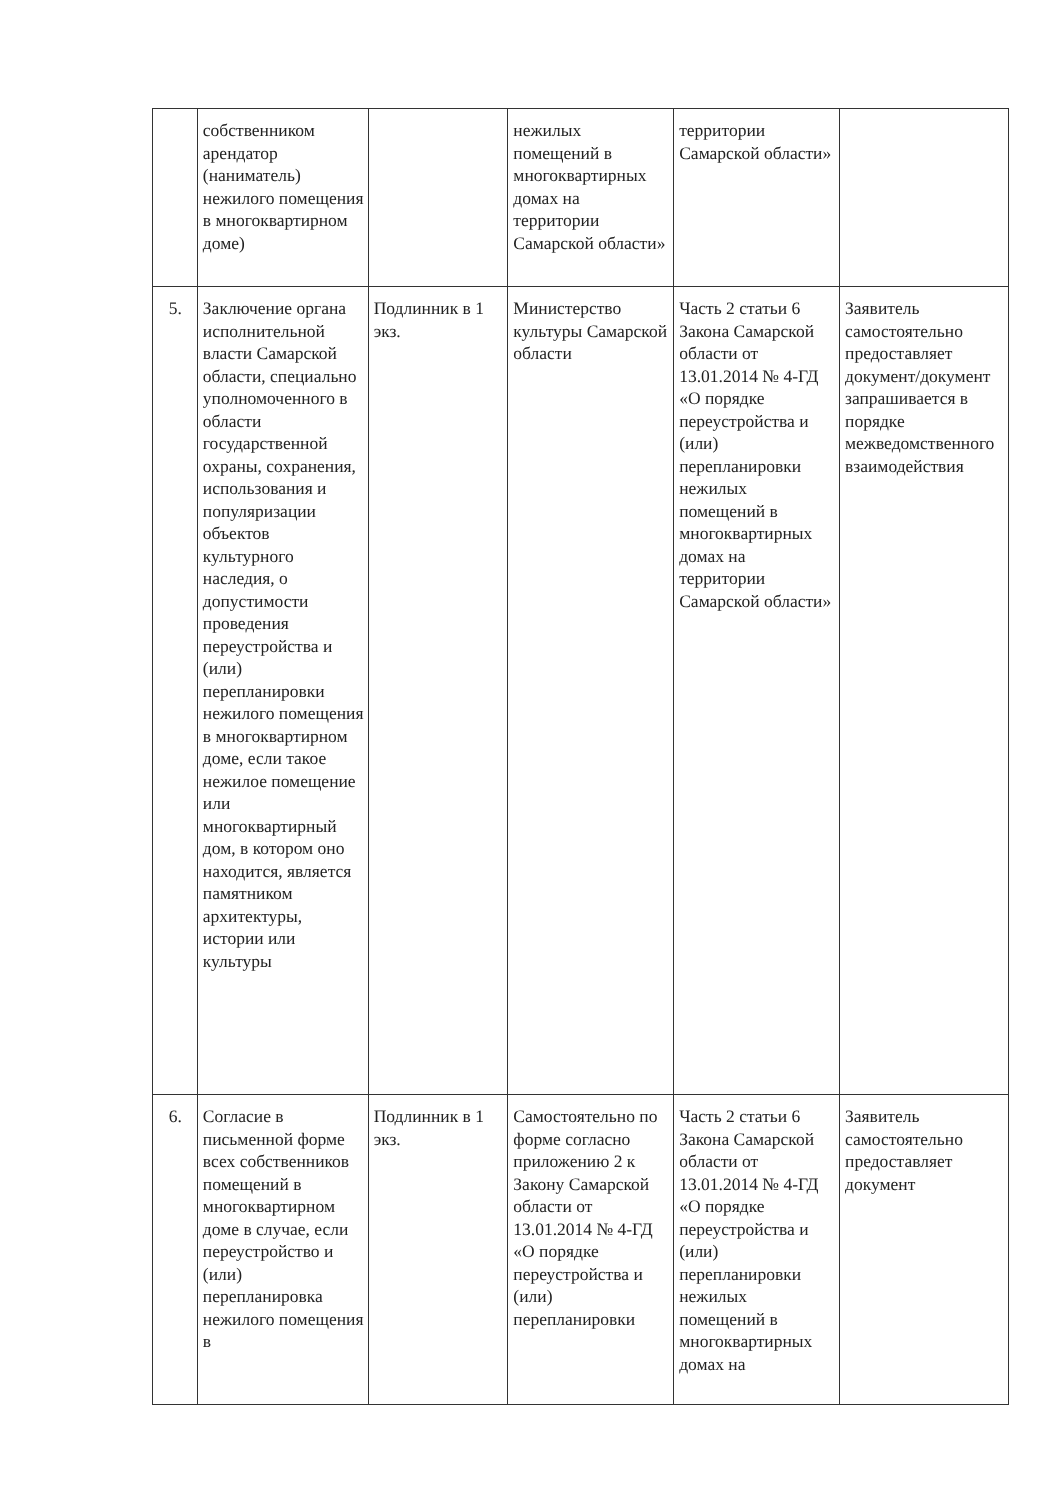| | собственником арендатор (наниматель) нежилого помещения в многоквартирном доме) | | нежилых помещений в многоквартирных домах на территории Самарской области» | территории Самарской области» | |
| 5. | Заключение органа исполнительной власти Самарской области, специально уполномоченного в области государственной охраны, сохранения, использования и популяризации объектов культурного наследия, о допустимости проведения переустройства и (или) перепланировки нежилого помещения в многоквартирном доме, если такое нежилое помещение или многоквартирный дом, в котором оно находится, является памятником архитектуры, истории или культуры | Подлинник в 1 экз. | Министерство культуры Самарской области | Часть 2 статьи 6 Закона Самарской области от 13.01.2014 № 4-ГД «О порядке переустройства и (или) перепланировки нежилых помещений в многоквартирных домах на территории Самарской области» | Заявитель самостоятельно предоставляет документ/документ запрашивается в порядке межведомственного взаимодействия |
| 6. | Согласие в письменной форме всех собственников помещений в многоквартирном доме в случае, если переустройство и (или) перепланировка нежилого помещения в | Подлинник в 1 экз. | Самостоятельно по форме согласно приложению 2 к Закону Самарской области от 13.01.2014 № 4-ГД «О порядке переустройства и (или) перепланировки | Часть 2 статьи 6 Закона Самарской области от 13.01.2014 № 4-ГД «О порядке переустройства и (или) перепланировки нежилых помещений в многоквартирных домах на | Заявитель самостоятельно предоставляет документ |